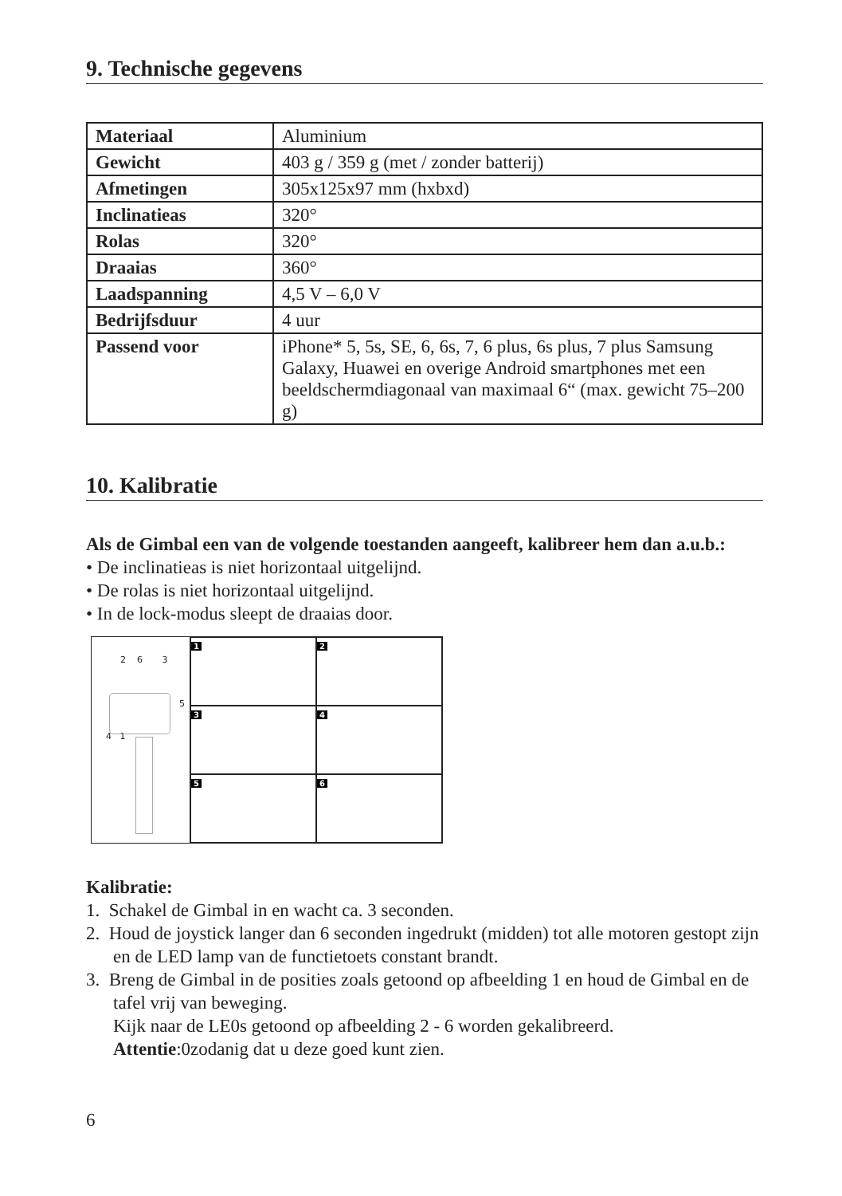9. Technische gegevens
| Materiaal | Aluminium |
| Gewicht | 403 g / 359 g (met / zonder batterij) |
| Afmetingen | 305x125x97 mm (hxbxd) |
| Inclinatieas | 320° |
| Rolas | 320° |
| Draaias | 360° |
| Laadspanning | 4,5 V – 6,0 V |
| Bedrijfsduur | 4 uur |
| Passend voor | iPhone* 5, 5s, SE, 6, 6s, 7, 6 plus, 6s plus, 7 plus Samsung Galaxy, Huawei en overige Android smartphones met een beeldschermdiagonaal van maximaal 6“ (max. gewicht 75–200 g) |
10. Kalibratie
Als de Gimbal een van de volgende toestanden aangeeft, kalibreer hem dan a.u.b.:
• De inclinatieas is niet horizontaal uitgelijnd.
• De rolas is niet horizontaal uitgelijnd.
• In de lock-modus sleept de draaias door.
2 6 3
5
4 1
1
2
3
4
5
6
Kalibratie:
1. Schakel de Gimbal in en wacht ca. 3 seconden.
2. Houd de joystick langer dan 6 seconden ingedrukt (midden) tot alle motoren gestopt zijn en de LED lamp van de functietoets constant brandt.
3. Breng de Gimbal in de posities zoals getoond op afbeelding 1 en houd de Gimbal en de tafel vrij van beweging.
Kijk naar de LE0s getoond op afbeelding 2 - 6 worden gekalibreerd.
Attentie:0zodanig dat u deze goed kunt zien.
6